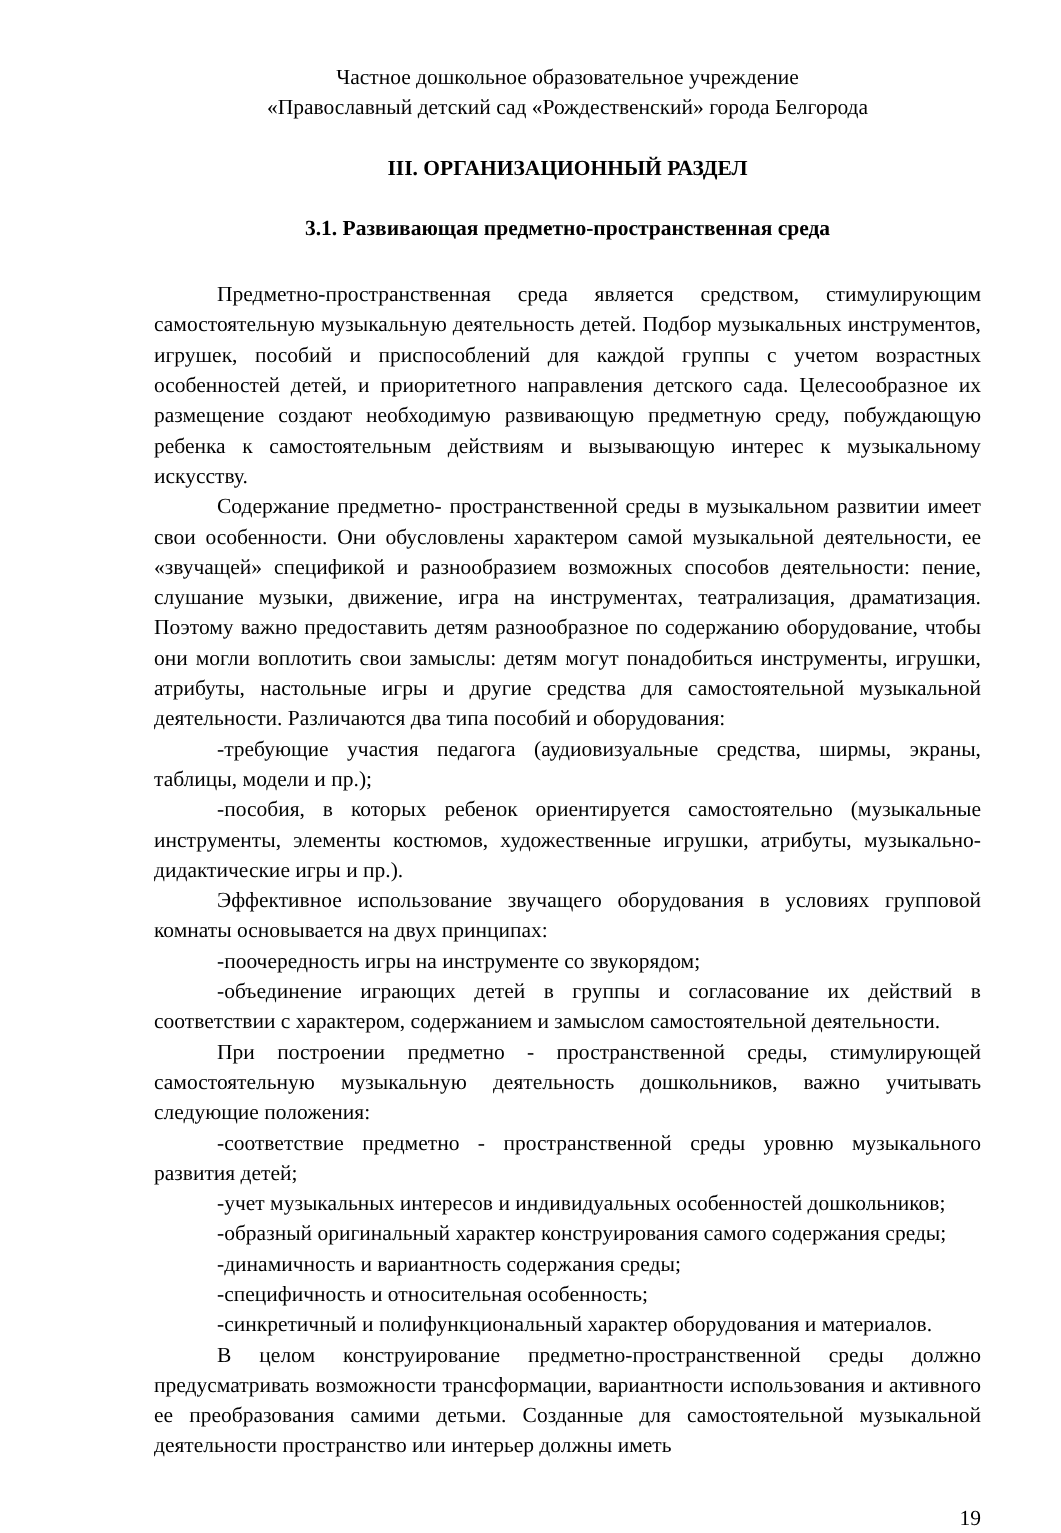Частное дошкольное образовательное учреждение
«Православный детский сад «Рождественский» города Белгорода
III. ОРГАНИЗАЦИОННЫЙ РАЗДЕЛ
3.1. Развивающая предметно-пространственная среда
Предметно-пространственная среда является средством, стимулирующим самостоятельную музыкальную деятельность детей. Подбор музыкальных инструментов, игрушек, пособий и приспособлений для каждой группы с учетом возрастных особенностей детей, и приоритетного направления детского сада. Целесообразное их размещение создают необходимую развивающую предметную среду, побуждающую ребенка к самостоятельным действиям и вызывающую интерес к музыкальному искусству.
Содержание предметно- пространственной среды в музыкальном развитии имеет свои особенности. Они обусловлены характером самой музыкальной деятельности, ее «звучащей» спецификой и разнообразием возможных способов деятельности: пение, слушание музыки, движение, игра на инструментах, театрализация, драматизация. Поэтому важно предоставить детям разнообразное по содержанию оборудование, чтобы они могли воплотить свои замыслы: детям могут понадобиться инструменты, игрушки, атрибуты, настольные игры и другие средства для самостоятельной музыкальной деятельности. Различаются два типа пособий и оборудования:
-требующие участия педагога (аудиовизуальные средства, ширмы, экраны, таблицы, модели и пр.);
-пособия, в которых ребенок ориентируется самостоятельно (музыкальные инструменты, элементы костюмов, художественные игрушки, атрибуты, музыкально-дидактические игры и пр.).
Эффективное использование звучащего оборудования в условиях групповой комнаты основывается на двух принципах:
-поочередность игры на инструменте со звукорядом;
-объединение играющих детей в группы и согласование их действий в соответствии с характером, содержанием и замыслом самостоятельной деятельности.
При построении предметно - пространственной среды, стимулирующей самостоятельную музыкальную деятельность дошкольников, важно учитывать следующие положения:
-соответствие предметно - пространственной среды уровню музыкального развития детей;
-учет музыкальных интересов и индивидуальных особенностей дошкольников;
-образный оригинальный характер конструирования самого содержания среды;
-динамичность и вариантность содержания среды;
-специфичность и относительная особенность;
-синкретичный и полифункциональный характер оборудования и материалов.
В целом конструирование предметно-пространственной среды должно предусматривать возможности трансформации, вариантности использования и активного ее преобразования самими детьми. Созданные для самостоятельной музыкальной деятельности пространство или интерьер должны иметь
19